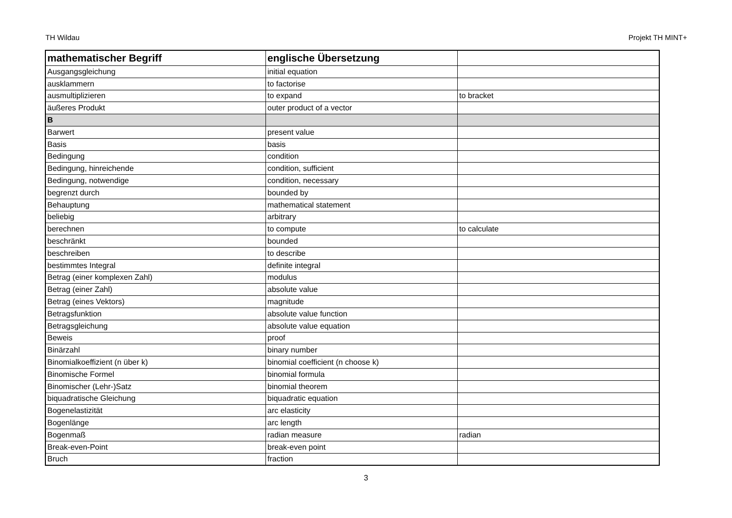TH Wildau Projekt TH MINT+
| mathematischer Begriff | englische Übersetzung | |
| --- | --- | --- |
| Ausgangsgleichung | initial equation | |
| ausklammern | to factorise | |
| ausmultiplizieren | to expand | to bracket |
| äußeres Produkt | outer product of a vector | |
| B | | |
| Barwert | present value | |
| Basis | basis | |
| Bedingung | condition | |
| Bedingung, hinreichende | condition, sufficient | |
| Bedingung, notwendige | condition, necessary | |
| begrenzt durch | bounded by | |
| Behauptung | mathematical statement | |
| beliebig | arbitrary | |
| berechnen | to compute | to calculate |
| beschränkt | bounded | |
| beschreiben | to describe | |
| bestimmtes Integral | definite integral | |
| Betrag (einer komplexen Zahl) | modulus | |
| Betrag (einer Zahl) | absolute value | |
| Betrag (eines Vektors) | magnitude | |
| Betragsfunktion | absolute value function | |
| Betragsgleichung | absolute value equation | |
| Beweis | proof | |
| Binärzahl | binary number | |
| Binomialkoeffizient (n über k) | binomial coefficient (n choose k) | |
| Binomische Formel | binomial formula | |
| Binomischer (Lehr-)Satz | binomial theorem | |
| biquadratische Gleichung | biquadratic equation | |
| Bogenelastizität | arc elasticity | |
| Bogenlänge | arc length | |
| Bogenmaß | radian measure | radian |
| Break-even-Point | break-even point | |
| Bruch | fraction | |
3